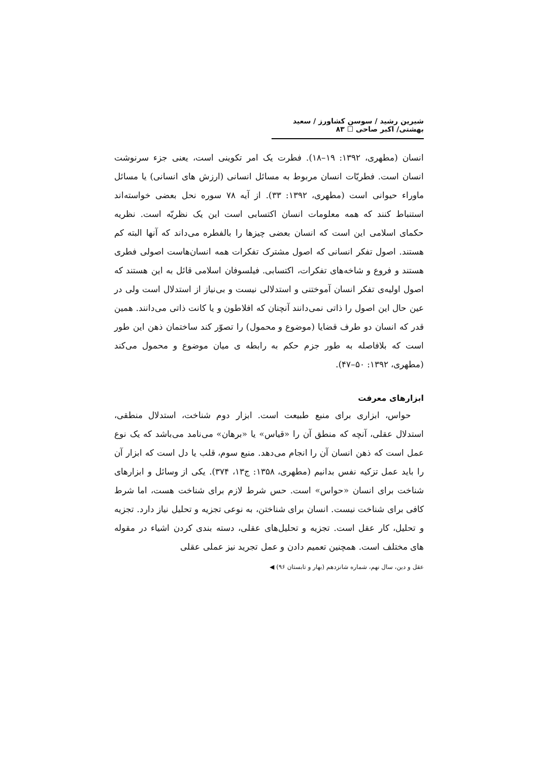شیرین رشید / سوسن کشاورز / سعید بهشتی/ اکبر صاحی ☐ ۸۳
انسان (مطهری، ۱۳۹۲: ۱۹–۱۸). فطرت یک امر تکوینی است، یعنی جزء سرنوشت انسان است. فطریّات انسان مربوط به مسائل انسانی (ارزش های انسانی) یا مسائل ماوراء حیوانی است (مطهری، ۱۳۹۲: ۳۳). از آیه ۷۸ سوره نحل بعضی خواسته‌اند استنباط کنند که همه معلومات انسان اکتسابی است این یک نظریّه است. نظریه حکمای اسلامی این است که انسان بعضی چیزها را بالفطره می‌داند که آنها البته کم هستند. اصول تفکر انسانی که اصول مشترک تفکرات همه انسان‌هاست اصولی فطری هستند و فروع و شاخه‌های تفکرات، اکتسابی. فیلسوفان اسلامی قائل به این هستند که اصول اولیه‌ی تفکر انسان آموختنی و استدلالی نیست و بی‌نیاز از استدلال است ولی در عین حال این اصول را ذاتی نمی‌دانند آنچنان که افلاطون و یا کانت ذاتی می‌دانند. همین قدر که انسان دو طرف قضایا (موضوع و محمول) را تصوّر کند ساختمان ذهن این طور است که بلافاصله به طور جزم حکم به رابطه ی میان موضوع و محمول می‌کند (مطهری، ۱۳۹۲: ۵۰–۴۷).
ابزارهای معرفت
حواس، ابزاری برای منبع طبیعت است. ابزار دوم شناخت، استدلال منطقی، استدلال عقلی، آنچه که منطق آن را «قیاس» یا «برهان» می‌نامد می‌باشد که یک نوع عمل است که ذهن انسان آن را انجام می‌دهد. منبع سوم، قلب یا دل است که ابزار آن را باید عمل تزکیه نفس بدانیم (مطهری، ۱۳۵۸: ج۱۳، ۳۷۴). یکی از وسائل و ابزارهای شناخت برای انسان «حواس» است. حس شرط لازم برای شناخت هست، اما شرط کافی برای شناخت نیست. انسان برای شناختن، به نوعی تجزیه و تحلیل نیاز دارد. تجزیه و تحلیل، کار عقل است. تجزیه و تحلیل‌های عقلی، دسته بندی کردن اشیاء در مقوله های مختلف است. همچنین تعمیم دادن و عمل تجرید نیز عملی عقلی
عقل و دین، سال نهم، شماره شانزدهم (بهار و تابستان ۹۶) ◀